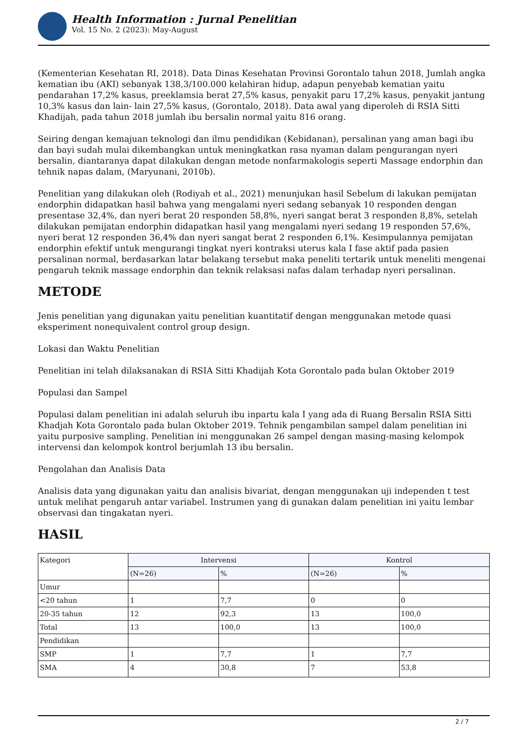Health Information : Jurnal Penelitian
Vol. 15 No. 2 (2023): May-August
(Kementerian Kesehatan RI, 2018). Data Dinas Kesehatan Provinsi Gorontalo tahun 2018, Jumlah angka kematian ibu (AKI) sebanyak 138,3/100.000 kelahiran hidup, adapun penyebab kematian yaitu pendarahan 17,2% kasus, preeklamsia berat 27,5% kasus, penyakit paru 17,2% kasus, penyakit jantung 10,3% kasus dan lain- lain 27,5% kasus, (Gorontalo, 2018). Data awal yang diperoleh di RSIA Sitti Khadijah, pada tahun 2018 jumlah ibu bersalin normal yaitu 816 orang.
Seiring dengan kemajuan teknologi dan ilmu pendidikan (Kebidanan), persalinan yang aman bagi ibu dan bayi sudah mulai dikembangkan untuk meningkatkan rasa nyaman dalam pengurangan nyeri bersalin, diantaranya dapat dilakukan dengan metode nonfarmakologis seperti Massage endorphin dan tehnik napas dalam, (Maryunani, 2010b).
Penelitian yang dilakukan oleh (Rodiyah et al., 2021) menunjukan hasil Sebelum di lakukan pemijatan endorphin didapatkan hasil bahwa yang mengalami nyeri sedang sebanyak 10 responden dengan presentase 32,4%, dan nyeri berat 20 responden 58,8%, nyeri sangat berat 3 responden 8,8%, setelah dilakukan pemijatan endorphin didapatkan hasil yang mengalami nyeri sedang 19 responden 57,6%, nyeri berat 12 responden 36,4% dan nyeri sangat berat 2 responden 6,1%. Kesimpulannya pemijatan endorphin efektif untuk mengurangi tingkat nyeri kontraksi uterus kala I fase aktif pada pasien persalinan normal, berdasarkan latar belakang tersebut maka peneliti tertarik untuk meneliti mengenai pengaruh teknik massage endorphin dan teknik relaksasi nafas dalam terhadap nyeri persalinan.
METODE
Jenis penelitian yang digunakan yaitu penelitian kuantitatif dengan menggunakan metode quasi eksperiment nonequivalent control group design.
Lokasi dan Waktu Penelitian
Penelitian ini telah dilaksanakan di RSIA Sitti Khadijah Kota Gorontalo pada bulan Oktober 2019
Populasi dan Sampel
Populasi dalam penelitian ini adalah seluruh ibu inpartu kala I yang ada di Ruang Bersalin RSIA Sitti Khadjah Kota Gorontalo pada bulan Oktober 2019. Tehnik pengambilan sampel dalam penelitian ini yaitu purposive sampling. Penelitian ini menggunakan 26 sampel dengan masing-masing kelompok intervensi dan kelompok kontrol berjumlah 13 ibu bersalin.
Pengolahan dan Analisis Data
Analisis data yang digunakan yaitu dan analisis bivariat, dengan menggunakan uji independen t test untuk melihat pengaruh antar variabel. Instrumen yang di gunakan dalam penelitian ini yaitu lembar observasi dan tingakatan nyeri.
HASIL
| Kategori | Intervensi | | Kontrol | |
| | (N=26) | % | (N=26) | % |
| Umur | | | | |
| <20 tahun | 1 | 7,7 | 0 | 0 |
| 20-35 tahun | 12 | 92,3 | 13 | 100,0 |
| Total | 13 | 100,0 | 13 | 100,0 |
| Pendidikan | | | | |
| SMP | 1 | 7,7 | 1 | 7,7 |
| SMA | 4 | 30,8 | 7 | 53,8 |
2 / 7